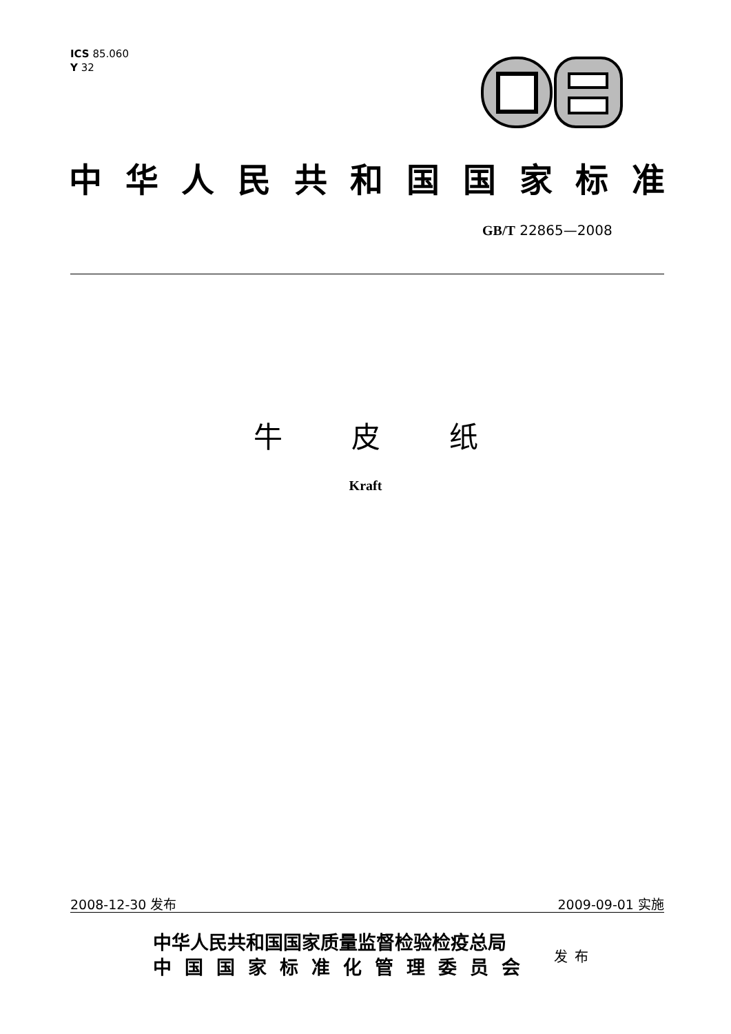ICS 85.060
Y 32
中华人民共和国国家标准
GB/T 22865—2008
牛皮纸
Kraft
2008-12-30 发布 2009-09-01 实施
中华人民共和国国家质量监督检验检疫总局
中国国家标准化管理委员会
发布